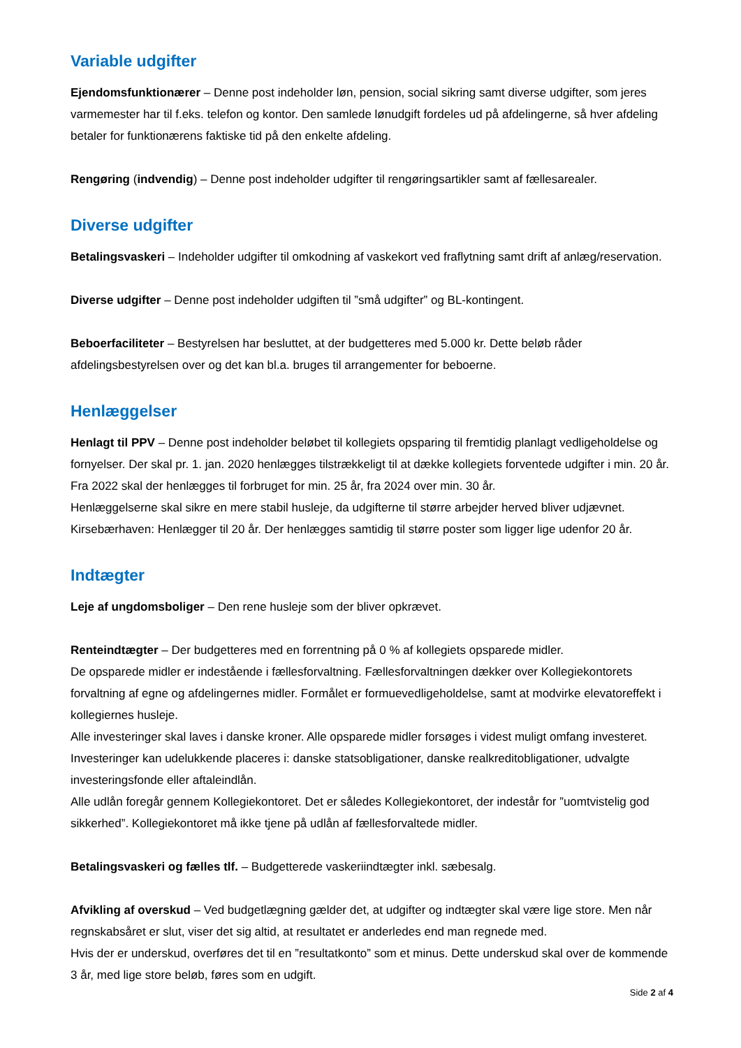Variable udgifter
Ejendomsfunktionærer – Denne post indeholder løn, pension, social sikring samt diverse udgifter, som jeres varmemester har til f.eks. telefon og kontor. Den samlede lønudgift fordeles ud på afdelingerne, så hver afdeling betaler for funktionærens faktiske tid på den enkelte afdeling.
Rengøring (indvendig) – Denne post indeholder udgifter til rengøringsartikler samt af fællesarealer.
Diverse udgifter
Betalingsvaskeri – Indeholder udgifter til omkodning af vaskekort ved fraflytning samt drift af anlæg/reservation.
Diverse udgifter – Denne post indeholder udgiften til ”små udgifter” og BL-kontingent.
Beboerfaciliteter – Bestyrelsen har besluttet, at der budgetteres med 5.000 kr. Dette beløb råder afdelingsbestyrelsen over og det kan bl.a. bruges til arrangementer for beboerne.
Henlæggelser
Henlagt til PPV – Denne post indeholder beløbet til kollegiets opsparing til fremtidig planlagt vedligeholdelse og fornyelser. Der skal pr. 1. jan. 2020 henlægges tilstrækkeligt til at dække kollegiets forventede udgifter i min. 20 år. Fra 2022 skal der henlægges til forbruget for min. 25 år, fra 2024 over min. 30 år.
Henlæggelserne skal sikre en mere stabil husleje, da udgifterne til større arbejder herved bliver udjævnet.
Kirsebærhaven: Henlægger til 20 år. Der henlægges samtidig til større poster som ligger lige udenfor 20 år.
Indtægter
Leje af ungdomsboliger – Den rene husleje som der bliver opkrævet.
Renteindtægter – Der budgetteres med en forrentning på 0 % af kollegiets opsparede midler.
De opsparede midler er indestående i fællesforvaltning. Fællesforvaltningen dækker over Kollegiekontorets forvaltning af egne og afdelingernes midler. Formålet er formuevedligeholdelse, samt at modvirke elevatoreffekt i kollegiernes husleje.
Alle investeringer skal laves i danske kroner. Alle opsparede midler forsøges i videst muligt omfang investeret. Investeringer kan udelukkende placeres i: danske statsobligationer, danske realkreditobligationer, udvalgte investeringsfonde eller aftaleindlån.
Alle udlån foregår gennem Kollegiekontoret. Det er således Kollegiekontoret, der indestår for ”uomtvistelig god sikkerhed”. Kollegiekontoret må ikke tjene på udlån af fællesforvaltede midler.
Betalingsvaskeri og fælles tlf. – Budgetterede vaskeriindtægter inkl. sæbesalg.
Afvikling af overskud – Ved budgetlægning gælder det, at udgifter og indtægter skal være lige store. Men når regnskabsåret er slut, viser det sig altid, at resultatet er anderledes end man regnede med.
Hvis der er underskud, overføres det til en ”resultatkonto” som et minus. Dette underskud skal over de kommende 3 år, med lige store beløb, føres som en udgift.
Side 2 af 4